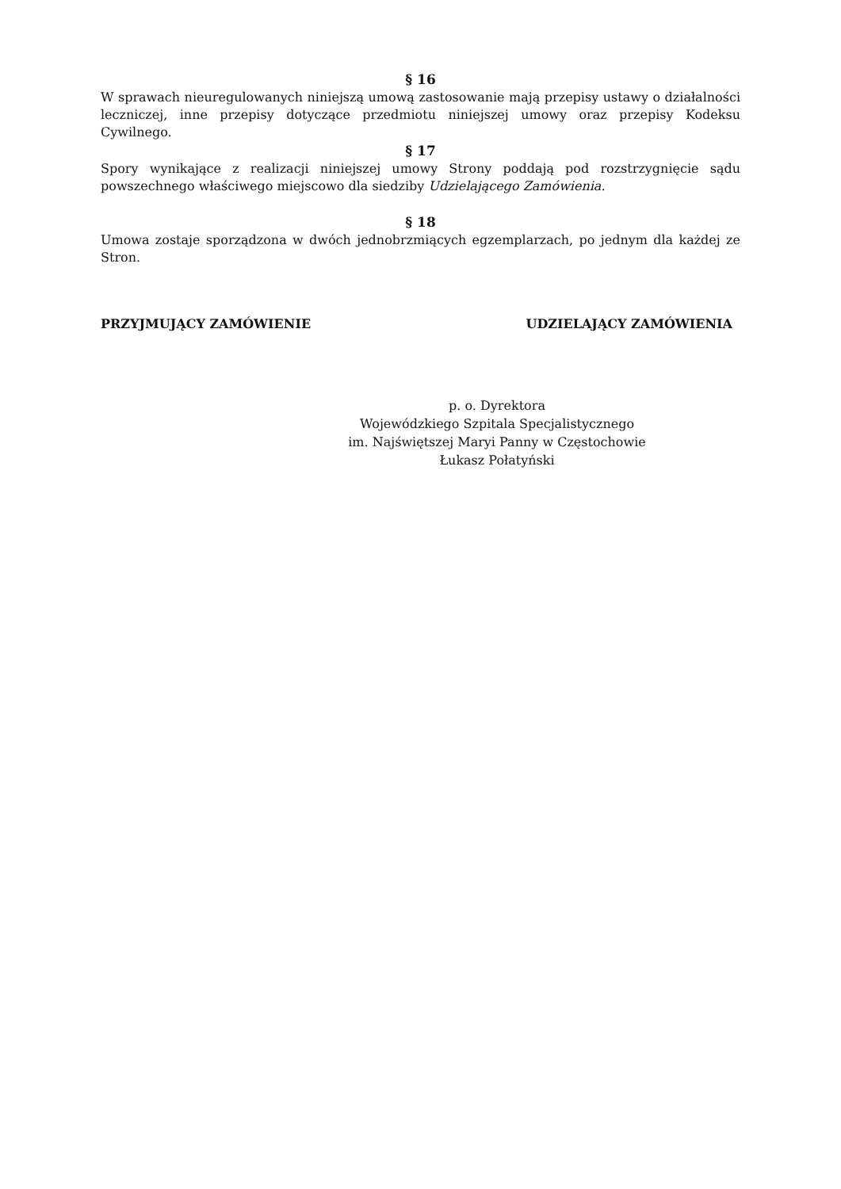§ 16
W sprawach nieuregulowanych niniejszą umową zastosowanie mają przepisy ustawy o działalności leczniczej, inne przepisy dotyczące przedmiotu niniejszej umowy oraz przepisy Kodeksu Cywilnego.
§ 17
Spory wynikające z realizacji niniejszej umowy Strony poddają pod rozstrzygnięcie sądu powszechnego właściwego miejscowo dla siedziby Udzielającego Zamówienia.
§ 18
Umowa zostaje sporządzona w dwóch jednobrzmiących egzemplarzach, po jednym dla każdej ze Stron.
PRZYJMUJĄCY ZAMÓWIENIE UDZIELAJĄCY ZAMÓWIENIA
p. o. Dyrektora
Wojewódzkiego Szpitala Specjalistycznego
im. Najświętszej Maryi Panny w Częstochowie
Łukasz Połatyński